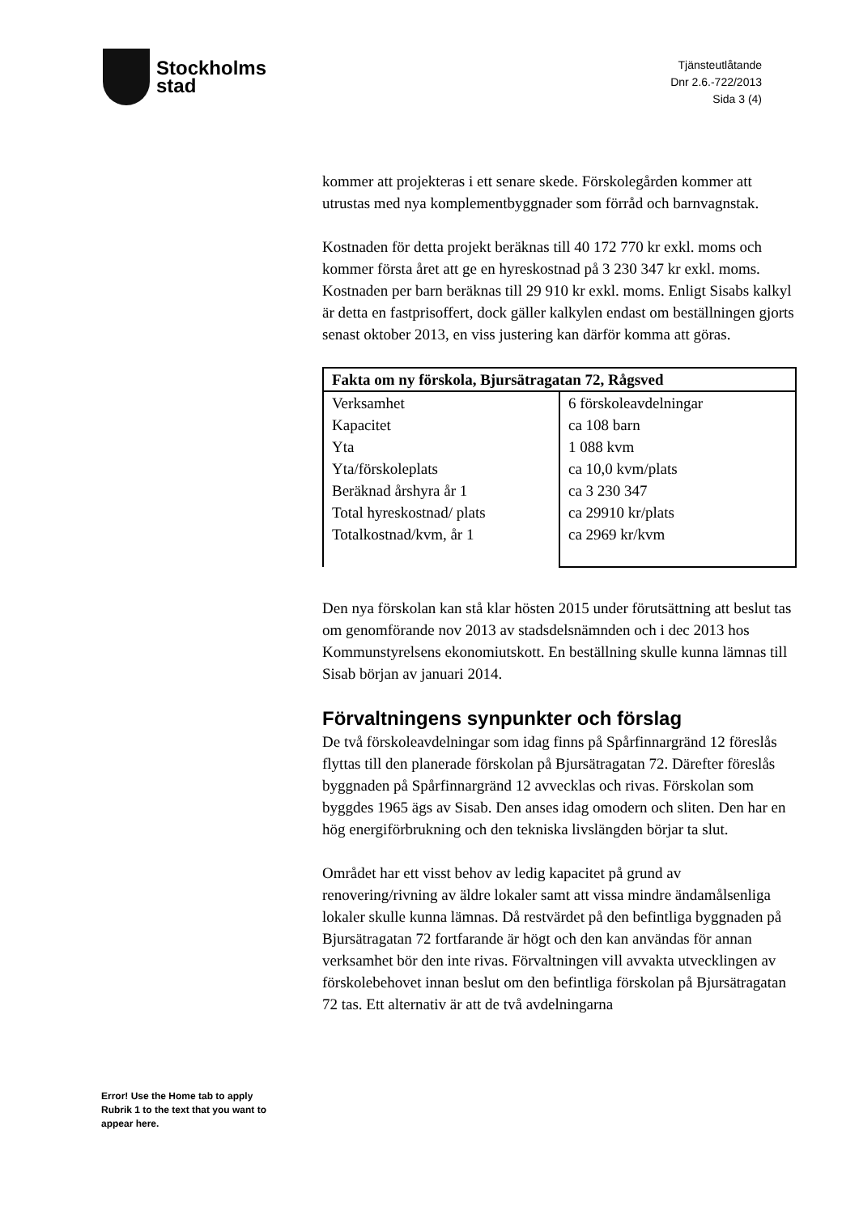Stockholms
stad
Tjänsteutlåtande
Dnr 2.6.-722/2013
Sida 3 (4)
kommer att projekteras i ett senare skede. Förskolegården kommer att utrustas med nya komplementbyggnader som förråd och barnvagnstak.
Kostnaden för detta projekt beräknas till 40 172 770 kr exkl. moms och kommer första året att ge en hyreskostnad på 3 230 347 kr exkl. moms. Kostnaden per barn beräknas till 29 910 kr exkl. moms. Enligt Sisabs kalkyl är detta en fastprisoffert, dock gäller kalkylen endast om beställningen gjorts senast oktober 2013, en viss justering kan därför komma att göras.
| Fakta om ny förskola, Bjursätragatan 72, Rågsved | |
| --- | --- |
| Verksamhet Kapacitet Yta Yta/förskoleplats Beräknad årshyra år 1 Total hyreskostnad/ plats Totalkostnad/kvm, år 1 | 6 förskoleavdelningar ca 108 barn 1 088 kvm ca 10,0 kvm/plats ca 3 230 347 ca 29910 kr/plats ca 2969 kr/kvm |
Den nya förskolan kan stå klar hösten 2015 under förutsättning att beslut tas om genomförande nov 2013 av stadsdelsnämnden och i dec 2013 hos Kommunstyrelsens ekonomiutskott. En beställning skulle kunna lämnas till Sisab början av januari 2014.
Förvaltningens synpunkter och förslag
De två förskoleavdelningar som idag finns på Spårfinnargränd 12 föreslås flyttas till den planerade förskolan på Bjursätragatan 72. Därefter föreslås byggnaden på Spårfinnargränd 12 avvecklas och rivas. Förskolan som byggdes 1965 ägs av Sisab. Den anses idag omodern och sliten. Den har en hög energiförbrukning och den tekniska livslängden börjar ta slut.
Området har ett visst behov av ledig kapacitet på grund av renovering/rivning av äldre lokaler samt att vissa mindre ändamålsenliga lokaler skulle kunna lämnas. Då restvärdet på den befintliga byggnaden på Bjursätragatan 72 fortfarande är högt och den kan användas för annan verksamhet bör den inte rivas. Förvaltningen vill avvakta utvecklingen av förskolebehovet innan beslut om den befintliga förskolan på Bjursätragatan 72 tas. Ett alternativ är att de två avdelningarna
Error! Use the Home tab to apply Rubrik 1 to the text that you want to appear here.